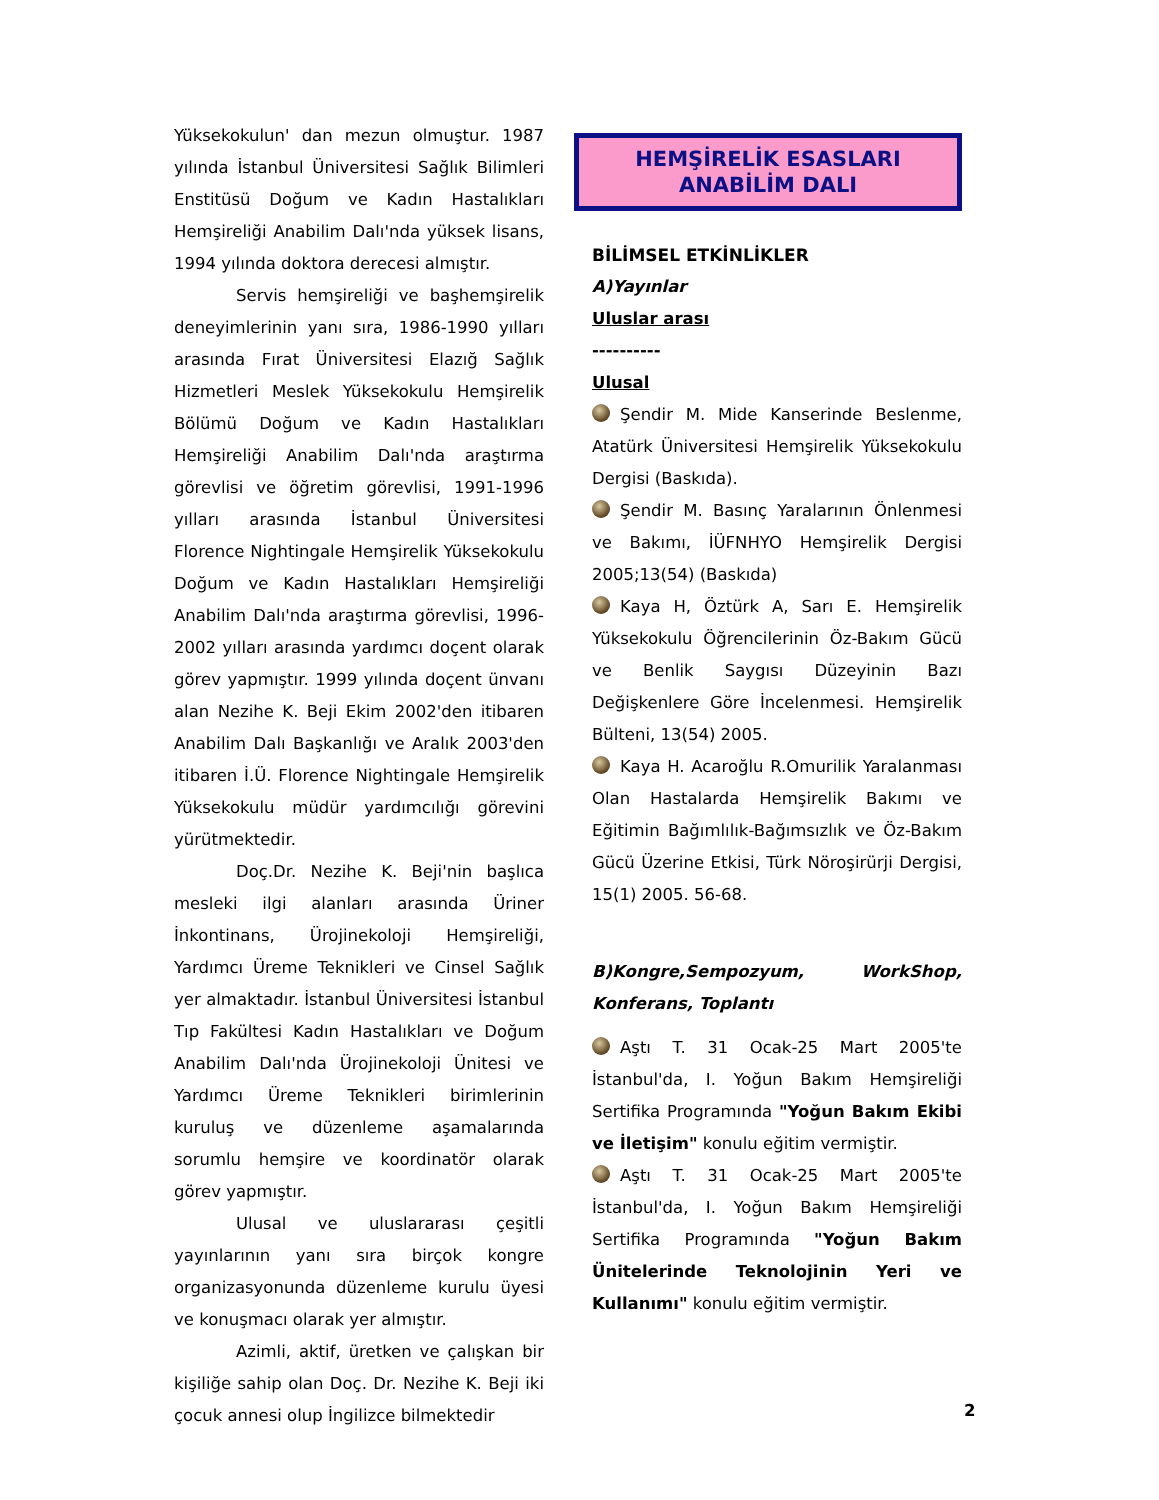Yüksekokulun' dan mezun olmuştur. 1987 yılında İstanbul Üniversitesi Sağlık Bilimleri Enstitüsü Doğum ve Kadın Hastalıkları Hemşireliği Anabilim Dalı'nda yüksek lisans, 1994 yılında doktora derecesi almıştır.
Servis hemşireliği ve başhemşirelik deneyimlerinin yanı sıra, 1986-1990 yılları arasında Fırat Üniversitesi Elazığ Sağlık Hizmetleri Meslek Yüksekokulu Hemşirelik Bölümü Doğum ve Kadın Hastalıkları Hemşireliği Anabilim Dalı'nda araştırma görevlisi ve öğretim görevlisi, 1991-1996 yılları arasında İstanbul Üniversitesi Florence Nightingale Hemşirelik Yüksekokulu Doğum ve Kadın Hastalıkları Hemşireliği Anabilim Dalı'nda araştırma görevlisi, 1996-2002 yılları arasında yardımcı doçent olarak görev yapmıştır. 1999 yılında doçent ünvanı alan Nezihe K. Beji Ekim 2002'den itibaren Anabilim Dalı Başkanlığı ve Aralık 2003'den itibaren İ.Ü. Florence Nightingale Hemşirelik Yüksekokulu müdür yardımcılığı görevini yürütmektedir.
Doç.Dr. Nezihe K. Beji'nin başlıca mesleki ilgi alanları arasında Üriner İnkontinans, Ürojinekoloji Hemşireliği, Yardımcı Üreme Teknikleri ve Cinsel Sağlık yer almaktadır. İstanbul Üniversitesi İstanbul Tıp Fakültesi Kadın Hastalıkları ve Doğum Anabilim Dalı'nda Ürojinekoloji Ünitesi ve Yardımcı Üreme Teknikleri birimlerinin kuruluş ve düzenleme aşamalarında sorumlu hemşire ve koordinatör olarak görev yapmıştır.
Ulusal ve uluslararası çeşitli yayınlarının yanı sıra birçok kongre organizasyonunda düzenleme kurulu üyesi ve konuşmacı olarak yer almıştır.
Azimli, aktif, üretken ve çalışkan bir kişiliğe sahip olan Doç. Dr. Nezihe K. Beji iki çocuk annesi olup İngilizce bilmektedir
HEMŞİRELİK ESASLARI
ANABİLİM DALI
BİLİMSEL ETKİNLİKLER
A)Yayınlar
Uluslar arası
----------
Ulusal
Şendir M. Mide Kanserinde Beslenme, Atatürk Üniversitesi Hemşirelik Yüksekokulu Dergisi (Baskıda).
Şendir M. Basınç Yaralarının Önlenmesi ve Bakımı, İÜFNHYO Hemşirelik Dergisi 2005;13(54) (Baskıda)
Kaya H, Öztürk A, Sarı E. Hemşirelik Yüksekokulu Öğrencilerinin Öz-Bakım Gücü ve Benlik Saygısı Düzeyinin Bazı Değişkenlere Göre İncelenmesi. Hemşirelik Bülteni, 13(54) 2005.
Kaya H. Acaroğlu R.Omurilik Yaralanması Olan Hastalarda Hemşirelik Bakımı ve Eğitimin Bağımlılık-Bağımsızlık ve Öz-Bakım Gücü Üzerine Etkisi, Türk Nöroşirürji Dergisi, 15(1) 2005. 56-68.
B)Kongre,Sempozyum, WorkShop, Konferans, Toplantı
Aştı T. 31 Ocak-25 Mart 2005'te İstanbul'da, I. Yoğun Bakım Hemşireliği Sertifika Programında "Yoğun Bakım Ekibi ve İletişim" konulu eğitim vermiştir.
Aştı T. 31 Ocak-25 Mart 2005'te İstanbul'da, I. Yoğun Bakım Hemşireliği Sertifika Programında "Yoğun Bakım Ünitelerinde Teknolojinin Yeri ve Kullanımı" konulu eğitim vermiştir.
2